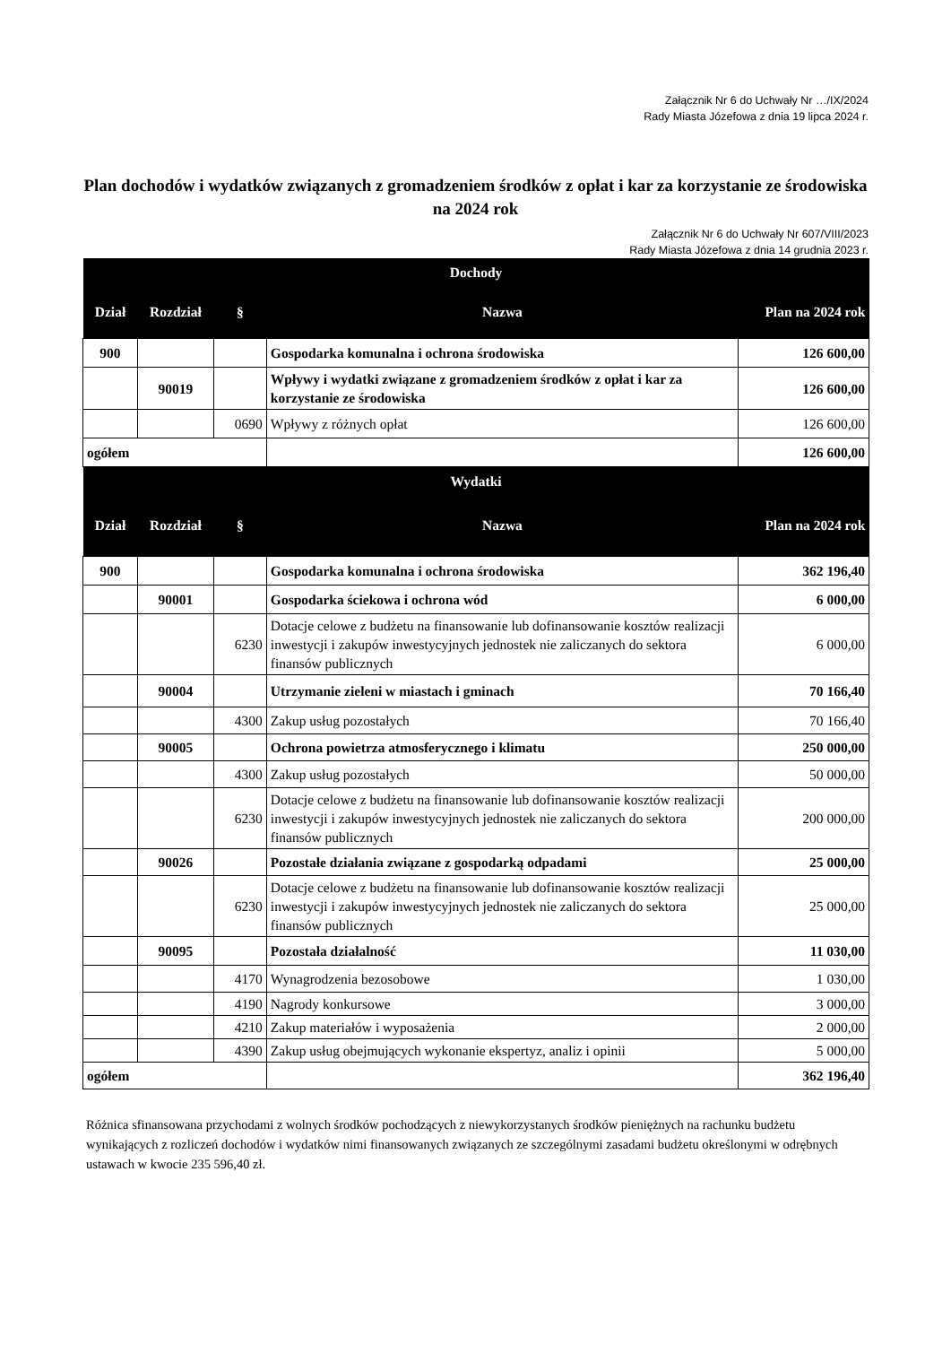Załącznik Nr 6 do Uchwały Nr …/IX/2024
Rady Miasta Józefowa z dnia 19 lipca 2024 r.
Plan dochodów i wydatków związanych z gromadzeniem środków z opłat i kar za korzystanie ze środowiska na 2024 rok
Załącznik Nr 6 do Uchwały Nr 607/VIII/2023
Rady Miasta Józefowa z dnia 14 grudnia 2023 r.
| Dochody | | | | |
| --- | --- | --- | --- | --- |
| Dział | Rozdział | § | Nazwa | Plan na 2024 rok |
| 900 | | | Gospodarka komunalna i ochrona środowiska | 126 600,00 |
| | 90019 | | Wpływy i wydatki związane z gromadzeniem środków z opłat i kar za korzystanie ze środowiska | 126 600,00 |
| | | 0690 | Wpływy z różnych opłat | 126 600,00 |
| ogółem | | | | 126 600,00 |
| Wydatki | | | | |
| Dział | Rozdział | § | Nazwa | Plan na 2024 rok |
| 900 | | | Gospodarka komunalna i ochrona środowiska | 362 196,40 |
| | 90001 | | Gospodarka ściekowa i ochrona wód | 6 000,00 |
| | | 6230 | Dotacje celowe z budżetu na finansowanie lub dofinansowanie kosztów realizacji inwestycji i zakupów inwestycyjnych jednostek nie zaliczanych do sektora finansów publicznych | 6 000,00 |
| | 90004 | | Utrzymanie zieleni w miastach i gminach | 70 166,40 |
| | | 4300 | Zakup usług pozostałych | 70 166,40 |
| | 90005 | | Ochrona powietrza atmosferycznego i klimatu | 250 000,00 |
| | | 4300 | Zakup usług pozostałych | 50 000,00 |
| | | 6230 | Dotacje celowe z budżetu na finansowanie lub dofinansowanie kosztów realizacji inwestycji i zakupów inwestycyjnych jednostek nie zaliczanych do sektora finansów publicznych | 200 000,00 |
| | 90026 | | Pozostałe działania związane z gospodarką odpadami | 25 000,00 |
| | | 6230 | Dotacje celowe z budżetu na finansowanie lub dofinansowanie kosztów realizacji inwestycji i zakupów inwestycyjnych jednostek nie zaliczanych do sektora finansów publicznych | 25 000,00 |
| | 90095 | | Pozostała działalność | 11 030,00 |
| | | 4170 | Wynagrodzenia bezosobowe | 1 030,00 |
| | | 4190 | Nagrody konkursowe | 3 000,00 |
| | | 4210 | Zakup materiałów i wyposażenia | 2 000,00 |
| | | 4390 | Zakup usług obejmujących wykonanie ekspertyz, analiz i opinii | 5 000,00 |
| ogółem | | | | 362 196,40 |
Różnica sfinansowana przychodami z wolnych środków pochodzących z niewykorzystanych środków pieniężnych na rachunku budżetu wynikających z rozliczeń dochodów i wydatków nimi finansowanych związanych ze szczególnymi zasadami budżetu określonymi w odrębnych ustawach w kwocie 235 596,40 zł.